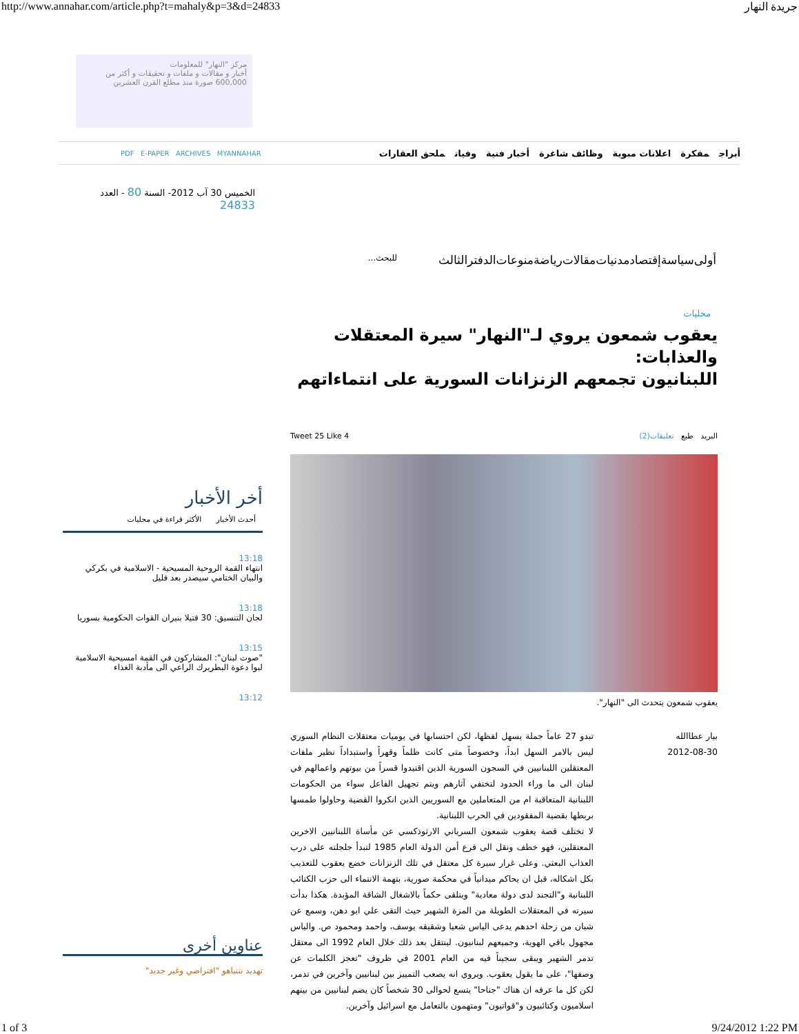http://www.annahar.com/article.php?t=mahaly&p=3&d=24833 جريدة النهار
مركز "النهار" للمعلومات
أخبار و مقالات و ملفات و تحقيقات و أكثر من 600,000 صورة منذ مطلع القرن العشرين
أبراج مفكرة اعلانات مبوبة وظائف شاغرة أخبار فنية وفيات ملحق العقارات
PDF E-PAPER ARCHIVES MYANNAHAR
الخميس 30 آب 2012- السنة 80 - العدد 24833
أولى سياسة إقتصاد مدنيات مقالات رياضة منوعات الدفترالثالث للبحث...
محليات
يعقوب شمعون يروي لـ"النهار" سيرة المعتقلات والعذابات:
اللبنانيون تجمعهم الزنزانات السورية على انتماءاتهم
البريد طبع تعليقات(2) 4 Tweet 25 Like
يعقوب شمعون يتحدث الى "النهار".
بيار عطاالله
2012-08-30
تبدو 27 عاماً جملة يسهل لفظها، لكن احتسابها في يوميات معتقلات النظام السوري ليس بالامر السهل ابداً، وخصوصاً متى كانت ظلماً وقهراً واستبداداً نظير ملفات المعتقلين اللبنانيين في السجون السورية الذين اقتيدوا قسراً من بيوتهم واعمالهم في لبنان الى ما وراء الحدود لتختفي آثارهم ويتم تجهيل الفاعل سواء من الحكومات اللبنانية المتعاقبة ام من المتعاملين مع السوريين الذين انكروا القضية وحاولوا طمسها بربطها بقضية المفقودين في الحرب اللبنانية.
لا تختلف قصة يعقوب شمعون السرياني الارثوذكسي عن مأساة اللبنانيين الاخرين المعتقلين، فهو خطف ونقل الى فرع أمن الدولة العام 1985 لتبدأ جلجلته على درب العذاب البعثي. وعلى غرار سيرة كل معتقل في تلك الزنزانات خضع يعقوب للتعذيب بكل اشكاله، قبل ان يحاكم ميدانياً في محكمة صورية، بتهمة الانتماء الى حزب الكتائب اللبنانية و"التجند لدى دولة معادية" ويتلقى حكماً بالاشغال الشاقة المؤبدة. هكذا بدأت سيرته في المعتقلات الطويلة من المزة الشهير حيث التقى علي ابو دهن، وسمع عن شبان من زحلة احدهم يدعى الياس شعيا وشقيقه يوسف، واحمد ومحمود ص. والياس مجهول باقي الهوية، وجميعهم لبنانيون. لينتقل بعد ذلك خلال العام 1992 الى معتقل تدمر الشهير ويبقى سجيناً فيه من العام 2001 في ظروف "تعجز الكلمات عن وصفها"، على ما يقول يعقوب. ويروي انه يصعب التمييز بين لبنانيين وآخرين في تدمر، لكن كل ما عرفه ان هناك "جناحا" يتسع لحوالى 30 شخصاً كان يضم لبنانيين من بينهم اسلاميون وكتائبيون و"قواتيون" ومتهمون بالتعامل مع اسرائيل وآخرين.
أخر الأخبار
أحدث الأخبار الأكثر قراءة في محليات
13:18
انتهاء القمة الروحية المسيحية - الاسلامية في بكركي والبيان الختامي سيصدر بعد قليل
13:18
لجان التنسيق: 30 قتيلا بنيران القوات الحكومية بسوريا
13:15
"صوت لبنان": المشاركون في القمة امسيحية الاسلامية لبوا دعوة البطريرك الراعي الى مأدبة الغذاء
13:12
عناوين أخرى
تهديد نتنياهو "افتراضي وغير جديد"
1 of 3 9/24/2012 1:22 PM